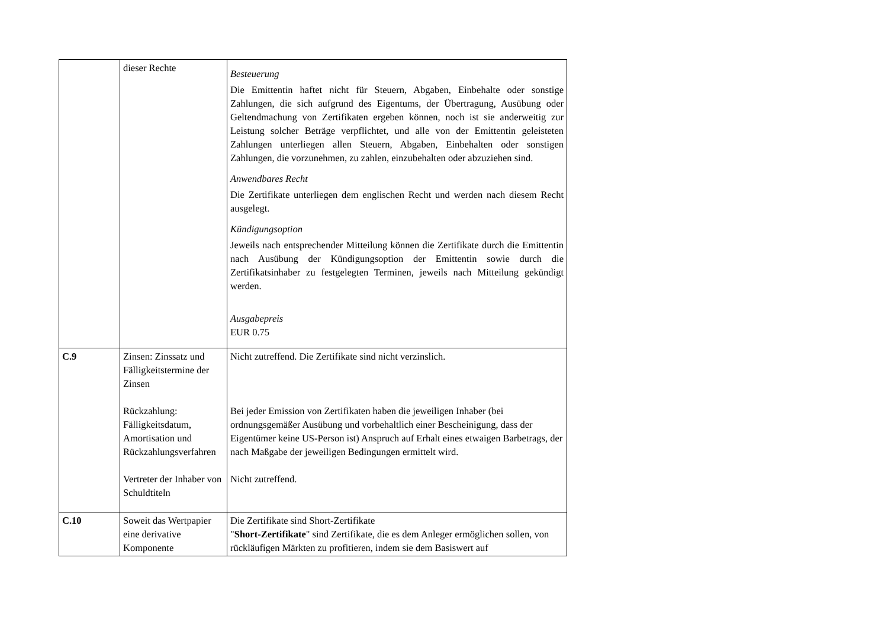| | dieser Rechte | Besteuerung Die Emittentin haftet nicht für Steuern, Abgaben, Einbehalte oder sonstige Zahlungen, die sich aufgrund des Eigentums, der Übertragung, Ausübung oder Geltendmachung von Zertifikaten ergeben können, noch ist sie anderweitig zur Leistung solcher Beträge verpflichtet, und alle von der Emittentin geleisteten Zahlungen unterliegen allen Steuern, Abgaben, Einbehalten oder sonstigen Zahlungen, die vorzunehmen, zu zahlen, einzubehalten oder abzuziehen sind. Anwendbares Recht Die Zertifikate unterliegen dem englischen Recht und werden nach diesem Recht ausgelegt. Kündigungsoption Jeweils nach entsprechender Mitteilung können die Zertifikate durch die Emittentin nach Ausübung der Kündigungsoption der Emittentin sowie durch die Zertifikatsinhaber zu festgelegten Terminen, jeweils nach Mitteilung gekündigt werden. Ausgabepreis EUR 0.75 |
| C.9 | Zinsen: Zinssatz und Fälligkeitstermine der Zinsen Rückzahlung: Fälligkeitsdatum, Amortisation und Rückzahlungsverfahren Vertreter der Inhaber von Schuldtiteln | Nicht zutreffend. Die Zertifikate sind nicht verzinslich. Bei jeder Emission von Zertifikaten haben die jeweiligen Inhaber (bei ordnungsgemäßer Ausübung und vorbehaltlich einer Bescheinigung, dass der Eigentümer keine US-Person ist) Anspruch auf Erhalt eines etwaigen Barbetrags, der nach Maßgabe der jeweiligen Bedingungen ermittelt wird. Nicht zutreffend. |
| C.10 | Soweit das Wertpapier eine derivative Komponente | Die Zertifikate sind Short-Zertifikate " Short-Zertifikate " sind Zertifikate, die es dem Anleger ermöglichen sollen, von rückläufigen Märkten zu profitieren, indem sie dem Basiswert auf |